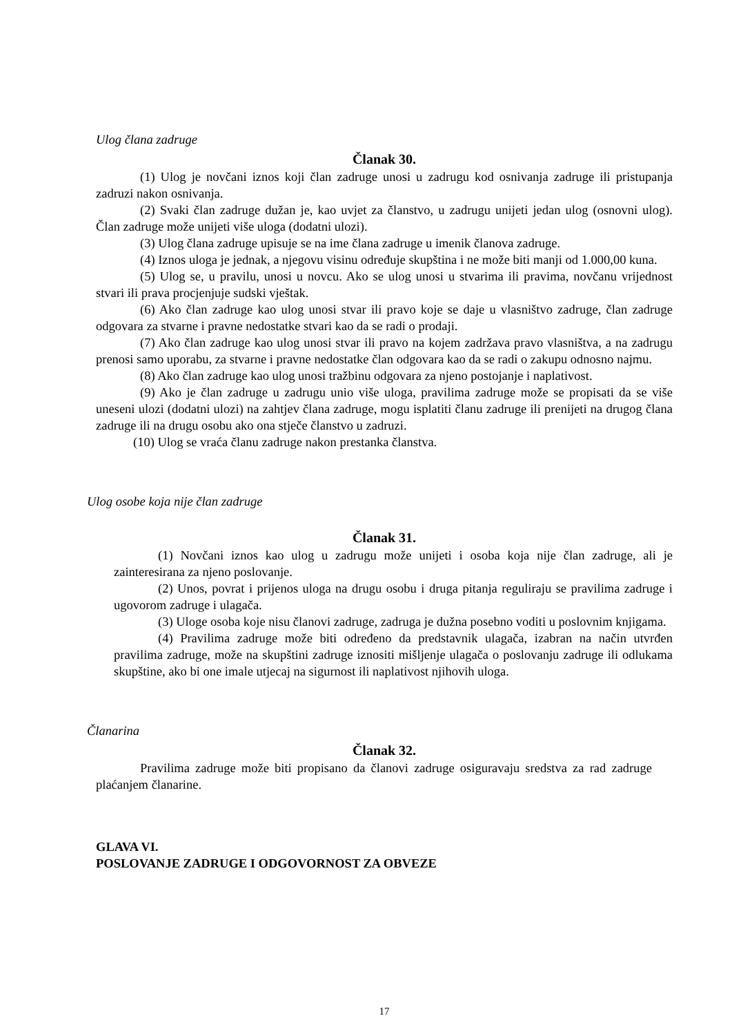Ulog člana zadruge
Članak 30.
(1) Ulog je novčani iznos koji član zadruge unosi u zadrugu kod osnivanja zadruge ili pristupanja zadruzi nakon osnivanja.
(2) Svaki član zadruge dužan je, kao uvjet za članstvo, u zadrugu unijeti jedan ulog (osnovni ulog). Član zadruge može unijeti više uloga (dodatni ulozi).
(3) Ulog člana zadruge upisuje se na ime člana zadruge u imenik članova zadruge.
(4) Iznos uloga je jednak, a njegovu visinu određuje skupština i ne može biti manji od 1.000,00 kuna.
(5) Ulog se, u pravilu, unosi u novcu. Ako se ulog unosi u stvarima ili pravima, novčanu vrijednost stvari ili prava procjenjuje sudski vještak.
(6) Ako član zadruge kao ulog unosi stvar ili pravo koje se daje u vlasništvo zadruge, član zadruge odgovara za stvarne i pravne nedostatke stvari kao da se radi o prodaji.
(7) Ako član zadruge kao ulog unosi stvar ili pravo na kojem zadržava pravo vlasništva, a na zadrugu prenosi samo uporabu, za stvarne i pravne nedostatke član odgovara kao da se radi o zakupu odnosno najmu.
(8) Ako član zadruge kao ulog unosi tražbinu odgovara za njeno postojanje i naplativost.
(9) Ako je član zadruge u zadrugu unio više uloga, pravilima zadruge može se propisati da se više uneseni ulozi (dodatni ulozi) na zahtjev člana zadruge, mogu isplatiti članu zadruge ili prenijeti na drugog člana zadruge ili na drugu osobu ako ona stječe članstvo u zadruzi.
(10) Ulog se vraća članu zadruge nakon prestanka članstva.
Ulog osobe koja nije član zadruge
Članak 31.
(1) Novčani iznos kao ulog u zadrugu može unijeti i osoba koja nije član zadruge, ali je zainteresirana za njeno poslovanje.
(2) Unos, povrat i prijenos uloga na drugu osobu i druga pitanja reguliraju se pravilima zadruge i ugovorom zadruge i ulagača.
(3) Uloge osoba koje nisu članovi zadruge, zadruga je dužna posebno voditi u poslovnim knjigama.
(4) Pravilima zadruge može biti određeno da predstavnik ulagača, izabran na način utvrđen pravilima zadruge, može na skupštini zadruge iznositi mišljenje ulagača o poslovanju zadruge ili odlukama skupštine, ako bi one imale utjecaj na sigurnost ili naplativost njihovih uloga.
Članarina
Članak 32.
Pravilima zadruge može biti propisano da članovi zadruge osiguravaju sredstva za rad zadruge plaćanjem članarine.
GLAVA VI.
POSLOVANJE ZADRUGE I ODGOVORNOST ZA OBVEZE
17